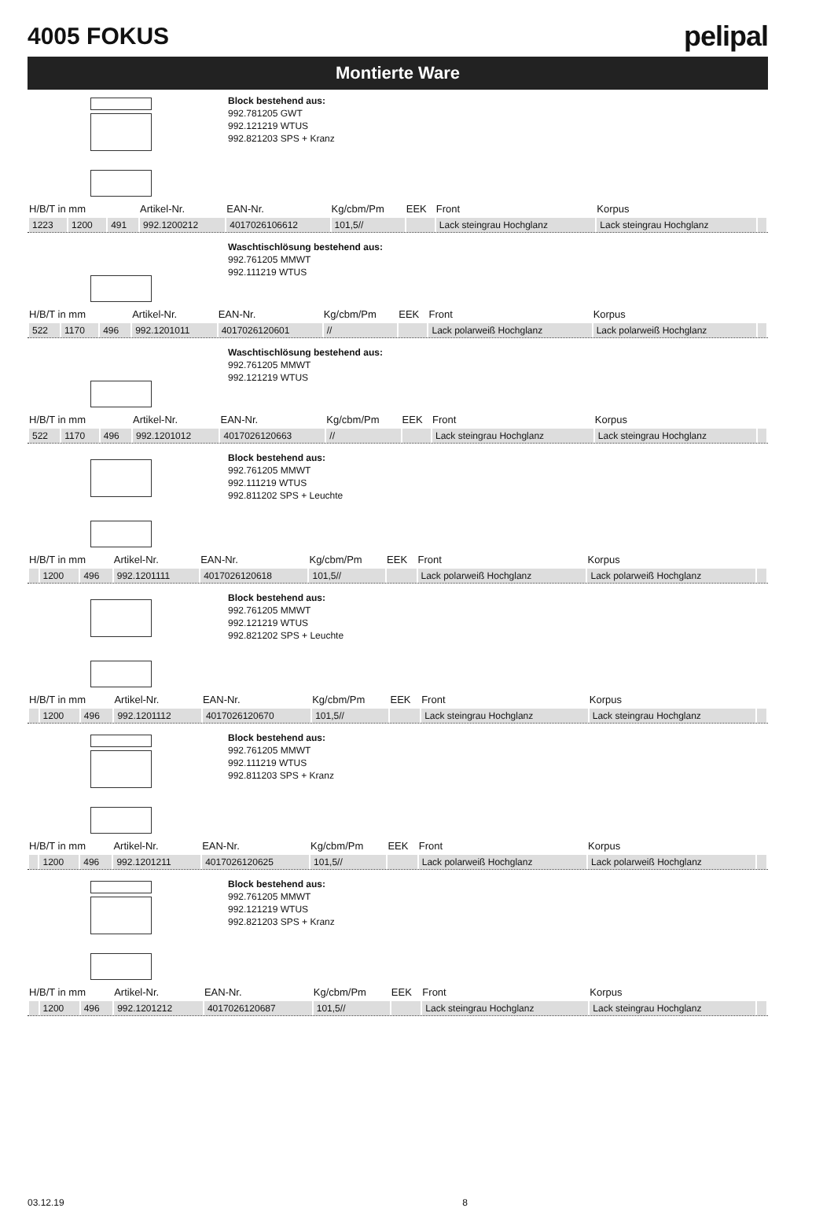4005 FOKUS
pelipal
Montierte Ware
Block bestehend aus:
992.781205 GWT
992.121219 WTUS
992.821203 SPS + Kranz
| H/B/T in mm | | | Artikel-Nr. | EAN-Nr. | Kg/cbm/Pm | EEK | Front | Korpus | |
| --- | --- | --- | --- | --- | --- | --- | --- | --- | --- |
| 1223 | 1200 | 491 | 992.1200212 | 4017026106612 | 101,5// | | Lack steingrau Hochglanz | Lack steingrau Hochglanz | |
Waschtischlösung bestehend aus:
992.761205 MMWT
992.111219 WTUS
| H/B/T in mm | | | Artikel-Nr. | EAN-Nr. | Kg/cbm/Pm | EEK | Front | Korpus | |
| --- | --- | --- | --- | --- | --- | --- | --- | --- | --- |
| 522 | 1170 | 496 | 992.1201011 | 4017026120601 | // | | Lack polarweiß Hochglanz | Lack polarweiß Hochglanz | |
Waschtischlösung bestehend aus:
992.761205 MMWT
992.121219 WTUS
| H/B/T in mm | | | Artikel-Nr. | EAN-Nr. | Kg/cbm/Pm | EEK | Front | Korpus | |
| --- | --- | --- | --- | --- | --- | --- | --- | --- | --- |
| 522 | 1170 | 496 | 992.1201012 | 4017026120663 | // | | Lack steingrau Hochglanz | Lack steingrau Hochglanz | |
Block bestehend aus:
992.761205 MMWT
992.111219 WTUS
992.811202 SPS + Leuchte
| H/B/T in mm | | | Artikel-Nr. | EAN-Nr. | Kg/cbm/Pm | EEK | Front | Korpus | |
| --- | --- | --- | --- | --- | --- | --- | --- | --- | --- |
| | 1200 | 496 | 992.1201111 | 4017026120618 | 101,5// | | Lack polarweiß Hochglanz | Lack polarweiß Hochglanz | |
Block bestehend aus:
992.761205 MMWT
992.121219 WTUS
992.821202 SPS + Leuchte
| H/B/T in mm | | | Artikel-Nr. | EAN-Nr. | Kg/cbm/Pm | EEK | Front | Korpus | |
| --- | --- | --- | --- | --- | --- | --- | --- | --- | --- |
| | 1200 | 496 | 992.1201112 | 4017026120670 | 101,5// | | Lack steingrau Hochglanz | Lack steingrau Hochglanz | |
Block bestehend aus:
992.761205 MMWT
992.111219 WTUS
992.811203 SPS + Kranz
| H/B/T in mm | | | Artikel-Nr. | EAN-Nr. | Kg/cbm/Pm | EEK | Front | Korpus | |
| --- | --- | --- | --- | --- | --- | --- | --- | --- | --- |
| | 1200 | 496 | 992.1201211 | 4017026120625 | 101,5// | | Lack polarweiß Hochglanz | Lack polarweiß Hochglanz | |
Block bestehend aus:
992.761205 MMWT
992.121219 WTUS
992.821203 SPS + Kranz
| H/B/T in mm | | | Artikel-Nr. | EAN-Nr. | Kg/cbm/Pm | EEK | Front | Korpus | |
| --- | --- | --- | --- | --- | --- | --- | --- | --- | --- |
| | 1200 | 496 | 992.1201212 | 4017026120687 | 101,5// | | Lack steingrau Hochglanz | Lack steingrau Hochglanz | |
03.12.19 8